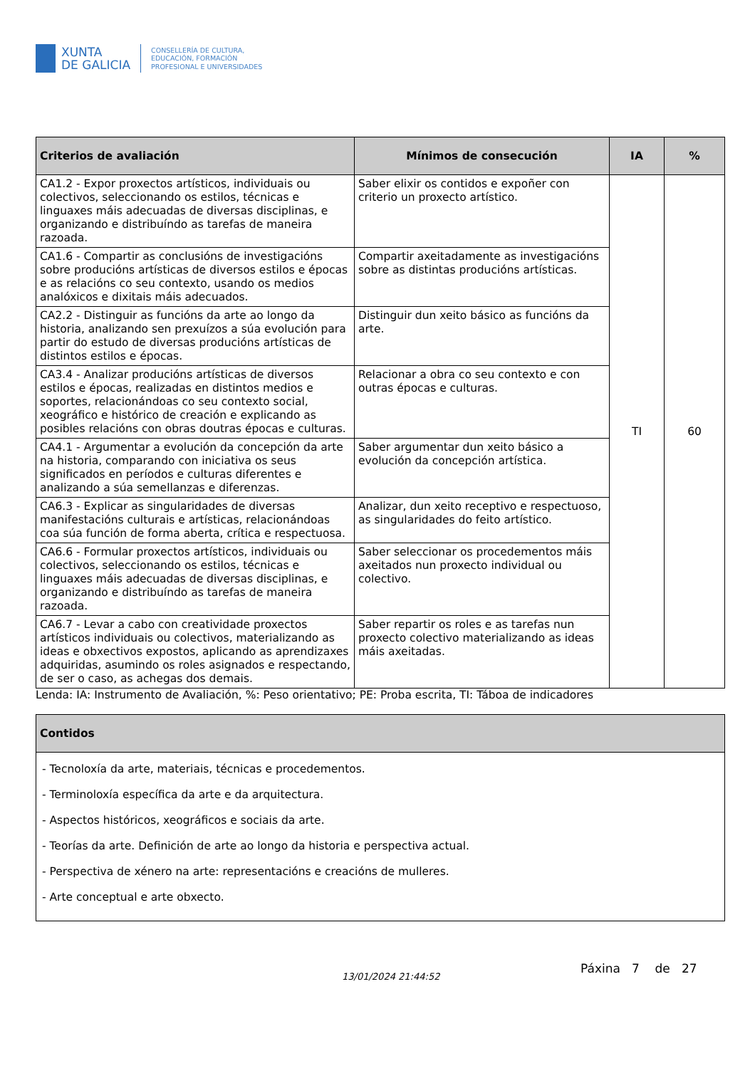XUNTA
DE GALICIA
CONSELLERÍA DE CULTURA,
EDUCACIÓN, FORMACIÓN
PROFESIONAL E UNIVERSIDADES
| Criterios de avaliación | Mínimos de consecución | IA | % |
| --- | --- | --- | --- |
| CA1.2 - Expor proxectos artísticos, individuais ou colectivos, seleccionando os estilos, técnicas e linguaxes máis adecuadas de diversas disciplinas, e organizando e distribuíndo as tarefas de maneira razoada. | Saber elixir os contidos e expoñer con criterio un proxecto artístico. | TI | 60 |
| CA1.6 - Compartir as conclusións de investigacións sobre producións artísticas de diversos estilos e épocas e as relacións co seu contexto, usando os medios analóxicos e dixitais máis adecuados. | Compartir axeitadamente as investigacións sobre as distintas producións artísticas. | | |
| CA2.2 - Distinguir as funcións da arte ao longo da historia, analizando sen prexuízos a súa evolución para partir do estudo de diversas producións artísticas de distintos estilos e épocas. | Distinguir dun xeito básico as funcións da arte. | | |
| CA3.4 - Analizar producións artísticas de diversos estilos e épocas, realizadas en distintos medios e soportes, relacionándoas co seu contexto social, xeográfico e histórico de creación e explicando as posibles relacións con obras doutras épocas e culturas. | Relacionar a obra co seu contexto e con outras épocas e culturas. | | |
| CA4.1 - Argumentar a evolución da concepción da arte na historia, comparando con iniciativa os seus significados en períodos e culturas diferentes e analizando a súa semellanzas e diferenzas. | Saber argumentar dun xeito básico a evolución da concepción artística. | | |
| CA6.3 - Explicar as singularidades de diversas manifestacións culturais e artísticas, relacionándoas coa súa función de forma aberta, crítica e respectuosa. | Analizar, dun xeito receptivo e respectuoso, as singularidades do feito artístico. | | |
| CA6.6 - Formular proxectos artísticos, individuais ou colectivos, seleccionando os estilos, técnicas e linguaxes máis adecuadas de diversas disciplinas, e organizando e distribuíndo as tarefas de maneira razoada. | Saber seleccionar os procedementos máis axeitados nun proxecto individual ou colectivo. | | |
| CA6.7 - Levar a cabo con creatividade proxectos artísticos individuais ou colectivos, materializando as ideas e obxectivos expostos, aplicando as aprendizaxes adquiridas, asumindo os roles asignados e respectando, de ser o caso, as achegas dos demais. | Saber repartir os roles e as tarefas nun proxecto colectivo materializando as ideas máis axeitadas. | | |
Lenda: IA: Instrumento de Avaliación, %: Peso orientativo; PE: Proba escrita, TI: Táboa de indicadores
| Contidos |
| --- |
| - Tecnoloxía da arte, materiais, técnicas e procedementos. - Terminoloxía específica da arte e da arquitectura. - Aspectos históricos, xeográficos e sociais da arte. - Teorías da arte. Definición de arte ao longo da historia e perspectiva actual. - Perspectiva de xénero na arte: representacións e creacións de mulleres. - Arte conceptual e arte obxecto. |
13/01/2024 21:44:52
Páxina 7 de 27